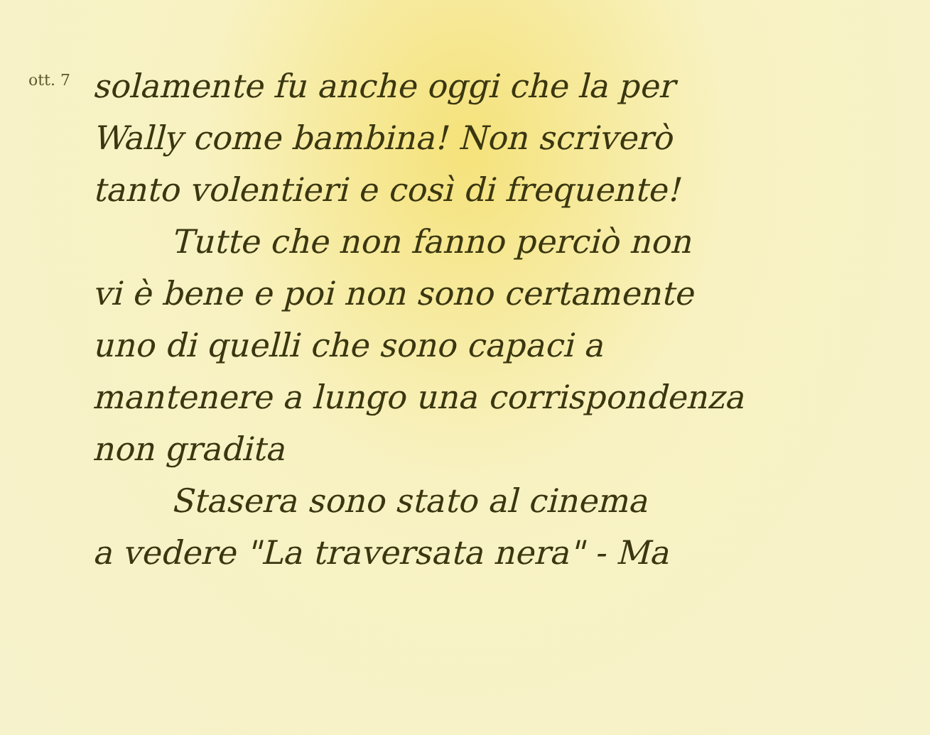ott. 7
solamente fu anche oggi che la per
Wally come bambina! Non scriverò
tanto volentieri e così di frequente!
Tutte che non fanno perciò non
vi è bene e poi non sono certamente
uno di quelli che sono capaci a
mantenere a lungo una corrispondenza
non gradita
Stasera sono stato al cinema
a vedere "La traversata nera" - Ma